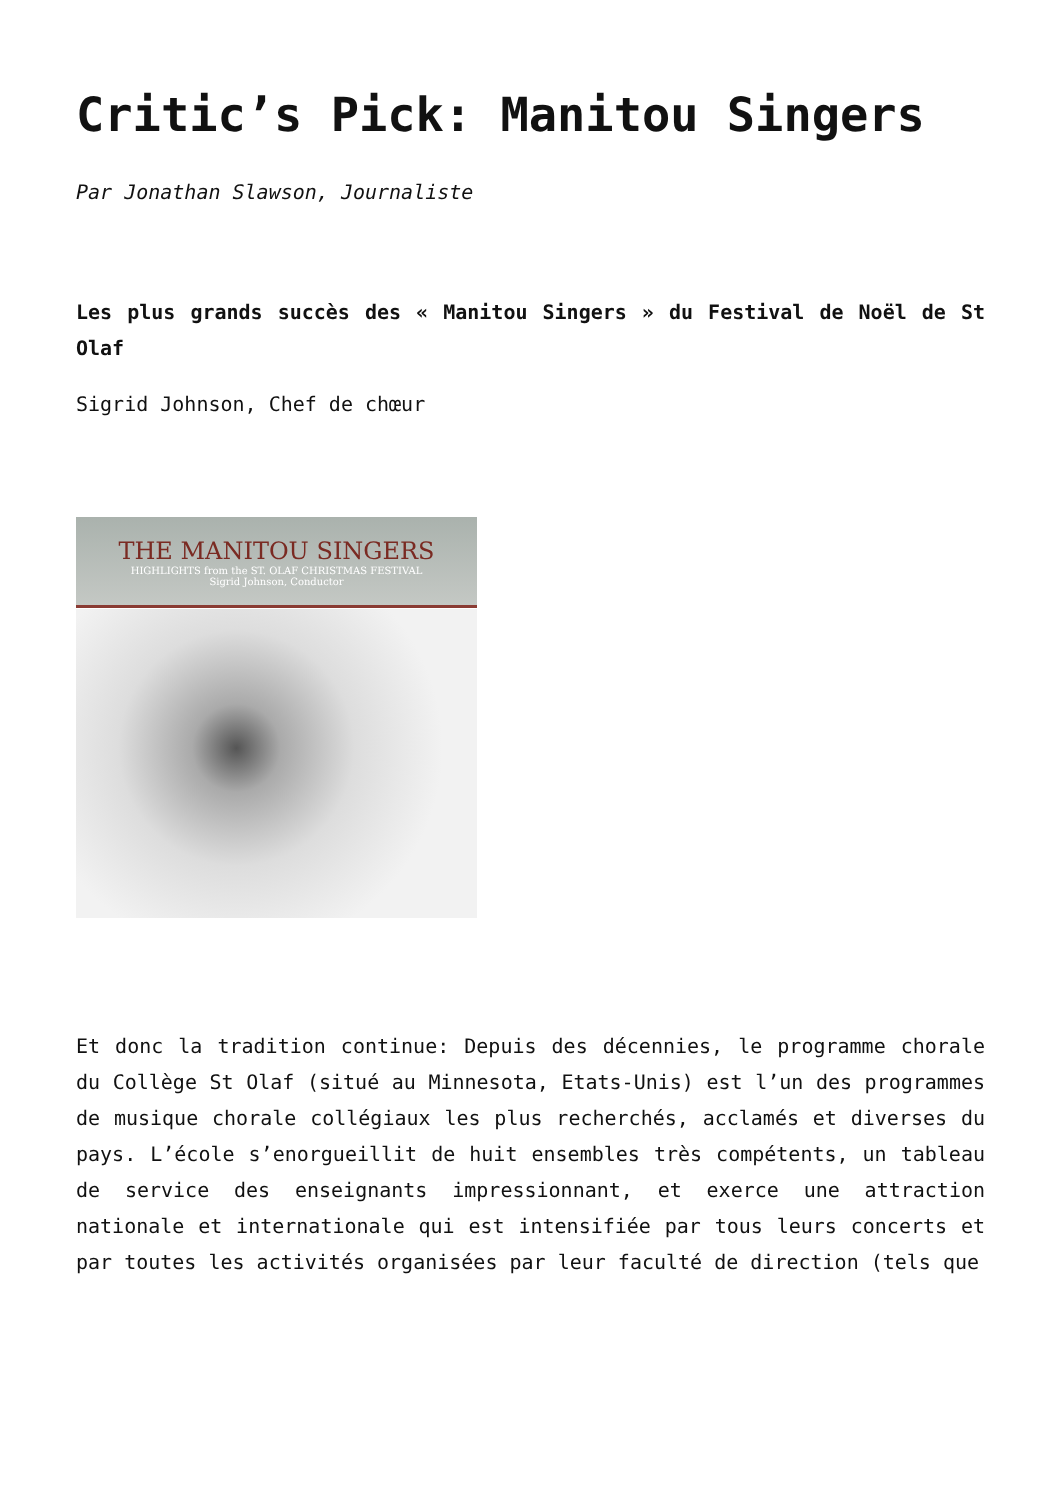Critic’s Pick: Manitou Singers
Par Jonathan Slawson, Journaliste
Les plus grands succès des « Manitou Singers » du Festival de Noël de St Olaf
Sigrid Johnson, Chef de chœur
THE MANITOU SINGERS
HIGHLIGHTS from the ST. OLAF CHRISTMAS FESTIVAL
Sigrid Johnson, Conductor
Et donc la tradition continue: Depuis des décennies, le programme chorale du Collège St Olaf (situé au Minnesota, Etats-Unis) est l’un des programmes de musique chorale collégiaux les plus recherchés, acclamés et diverses du pays. L’école s’enorgueillit de huit ensembles très compétents, un tableau de service des enseignants impressionnant, et exerce une attraction nationale et internationale qui est intensifiée par tous leurs concerts et par toutes les activités organisées par leur faculté de direction (tels que